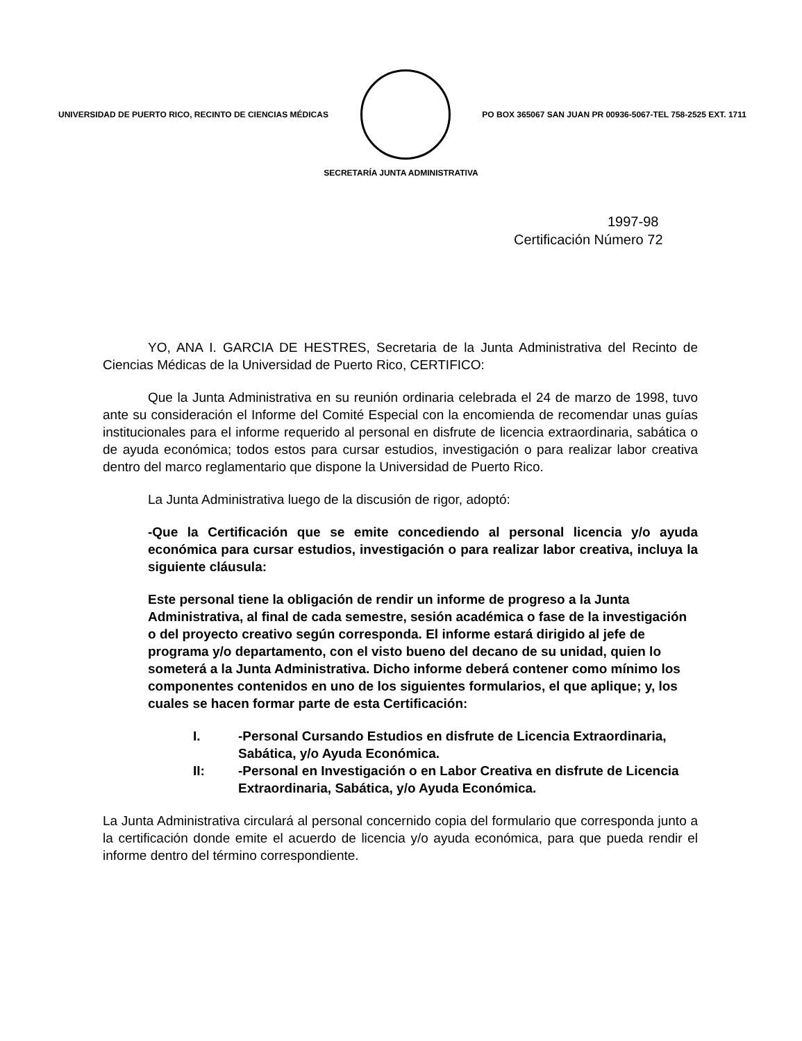UNIVERSIDAD DE PUERTO RICO, RECINTO DE CIENCIAS MÉDICAS
PO BOX 365067 SAN JUAN PR 00936-5067-TEL 758-2525 EXT. 1711
SECRETARÍA JUNTA ADMINISTRATIVA
1997-98
Certificación Número 72
YO, ANA I. GARCIA DE HESTRES, Secretaria de la Junta Administrativa del Recinto de Ciencias Médicas de la Universidad de Puerto Rico, CERTIFICO:
Que la Junta Administrativa en su reunión ordinaria celebrada el 24 de marzo de 1998, tuvo ante su consideración el Informe del Comité Especial con la encomienda de recomendar unas guías institucionales para el informe requerido al personal en disfrute de licencia extraordinaria, sabática o de ayuda económica; todos estos para cursar estudios, investigación o para realizar labor creativa dentro del marco reglamentario que dispone la Universidad de Puerto Rico.
La Junta Administrativa luego de la discusión de rigor, adoptó:
-Que la Certificación que se emite concediendo al personal licencia y/o ayuda económica para cursar estudios, investigación o para realizar labor creativa, incluya la siguiente cláusula:
Este personal tiene la obligación de rendir un informe de progreso a la Junta Administrativa, al final de cada semestre, sesión académica o fase de la investigación o del proyecto creativo según corresponda. El informe estará dirigido al jefe de programa y/o departamento, con el visto bueno del decano de su unidad, quien lo someterá a la Junta Administrativa. Dicho informe deberá contener como mínimo los componentes contenidos en uno de los siguientes formularios, el que aplique; y, los cuales se hacen formar parte de esta Certificación:
I. -Personal Cursando Estudios en disfrute de Licencia Extraordinaria, Sabática, y/o Ayuda Económica.
II: -Personal en Investigación o en Labor Creativa en disfrute de Licencia Extraordinaria, Sabática, y/o Ayuda Económica.
La Junta Administrativa circulará al personal concernido copia del formulario que corresponda junto a la certificación donde emite el acuerdo de licencia y/o ayuda económica, para que pueda rendir el informe dentro del término correspondiente.